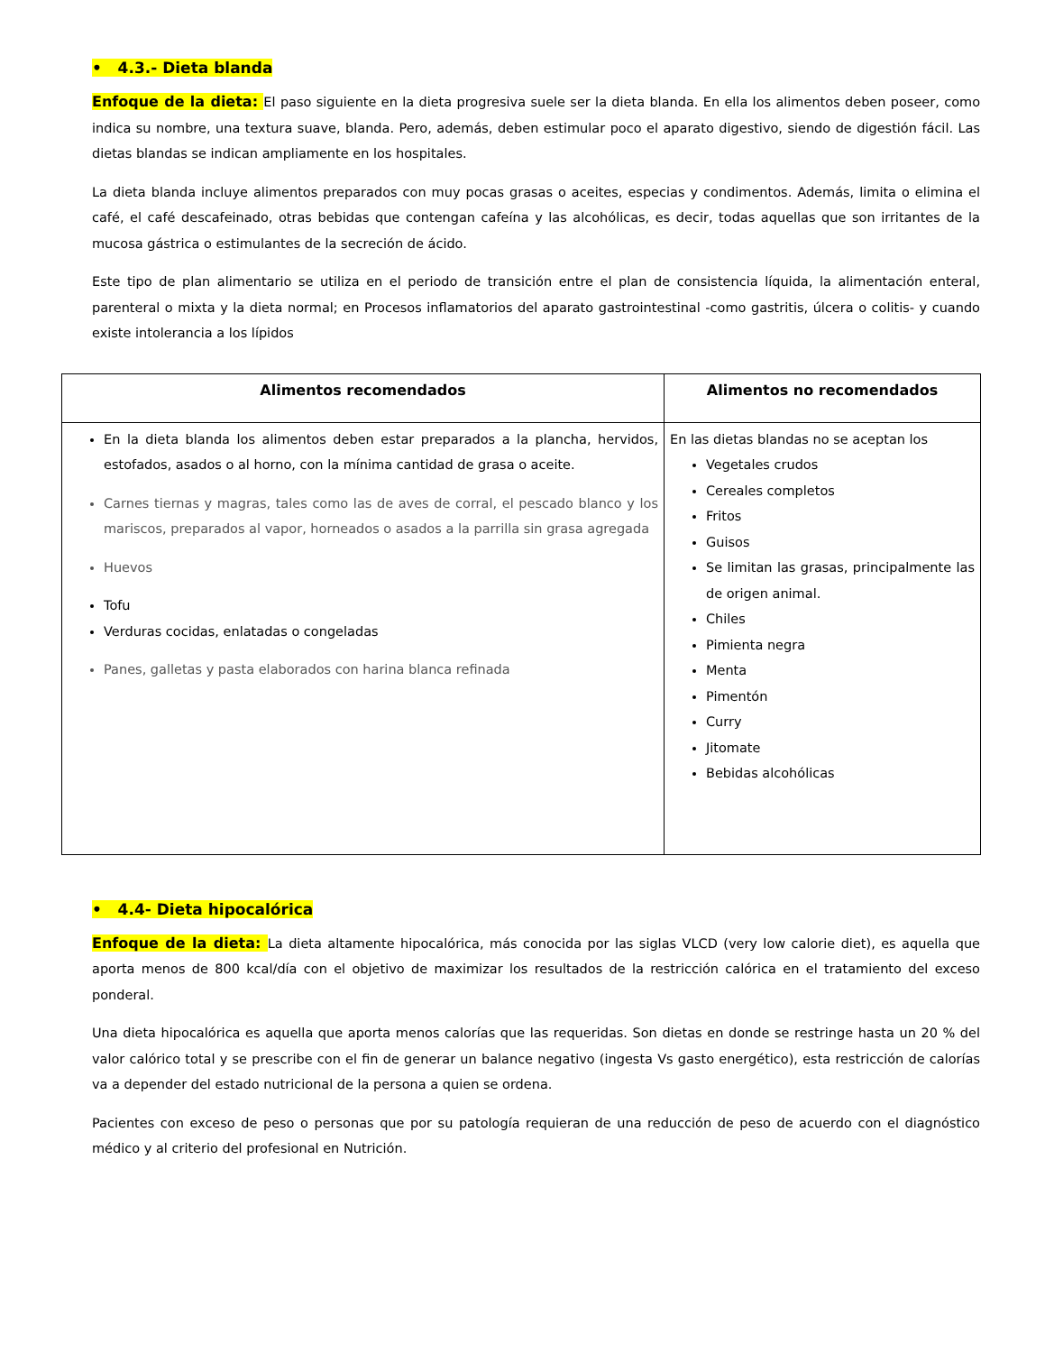• 4.3.- Dieta blanda
Enfoque de la dieta: El paso siguiente en la dieta progresiva suele ser la dieta blanda. En ella los alimentos deben poseer, como indica su nombre, una textura suave, blanda. Pero, además, deben estimular poco el aparato digestivo, siendo de digestión fácil. Las dietas blandas se indican ampliamente en los hospitales.
La dieta blanda incluye alimentos preparados con muy pocas grasas o aceites, especias y condimentos. Además, limita o elimina el café, el café descafeinado, otras bebidas que contengan cafeína y las alcohólicas, es decir, todas aquellas que son irritantes de la mucosa gástrica o estimulantes de la secreción de ácido.
Este tipo de plan alimentario se utiliza en el periodo de transición entre el plan de consistencia líquida, la alimentación enteral, parenteral o mixta y la dieta normal; en Procesos inflamatorios del aparato gastrointestinal -como gastritis, úlcera o colitis- y cuando existe intolerancia a los lípidos
| Alimentos recomendados | Alimentos no recomendados |
| --- | --- |
| En la dieta blanda los alimentos deben estar preparados a la plancha, hervidos, estofados, asados o al horno, con la mínima cantidad de grasa o aceite. Carnes tiernas y magras, tales como las de aves de corral, el pescado blanco y los mariscos, preparados al vapor, horneados o asados a la parrilla sin grasa agregada Huevos Tofu Verduras cocidas, enlatadas o congeladas Panes, galletas y pasta elaborados con harina blanca refinada | En las dietas blandas no se aceptan los Vegetales crudos Cereales completos Fritos Guisos Se limitan las grasas, principalmente las de origen animal. Chiles Pimienta negra Menta Pimentón Curry Jitomate Bebidas alcohólicas |
• 4.4- Dieta hipocalórica
Enfoque de la dieta: La dieta altamente hipocalórica, más conocida por las siglas VLCD (very low calorie diet), es aquella que aporta menos de 800 kcal/día con el objetivo de maximizar los resultados de la restricción calórica en el tratamiento del exceso ponderal.
Una dieta hipocalórica es aquella que aporta menos calorías que las requeridas. Son dietas en donde se restringe hasta un 20 % del valor calórico total y se prescribe con el fin de generar un balance negativo (ingesta Vs gasto energético), esta restricción de calorías va a depender del estado nutricional de la persona a quien se ordena.
Pacientes con exceso de peso o personas que por su patología requieran de una reducción de peso de acuerdo con el diagnóstico médico y al criterio del profesional en Nutrición.